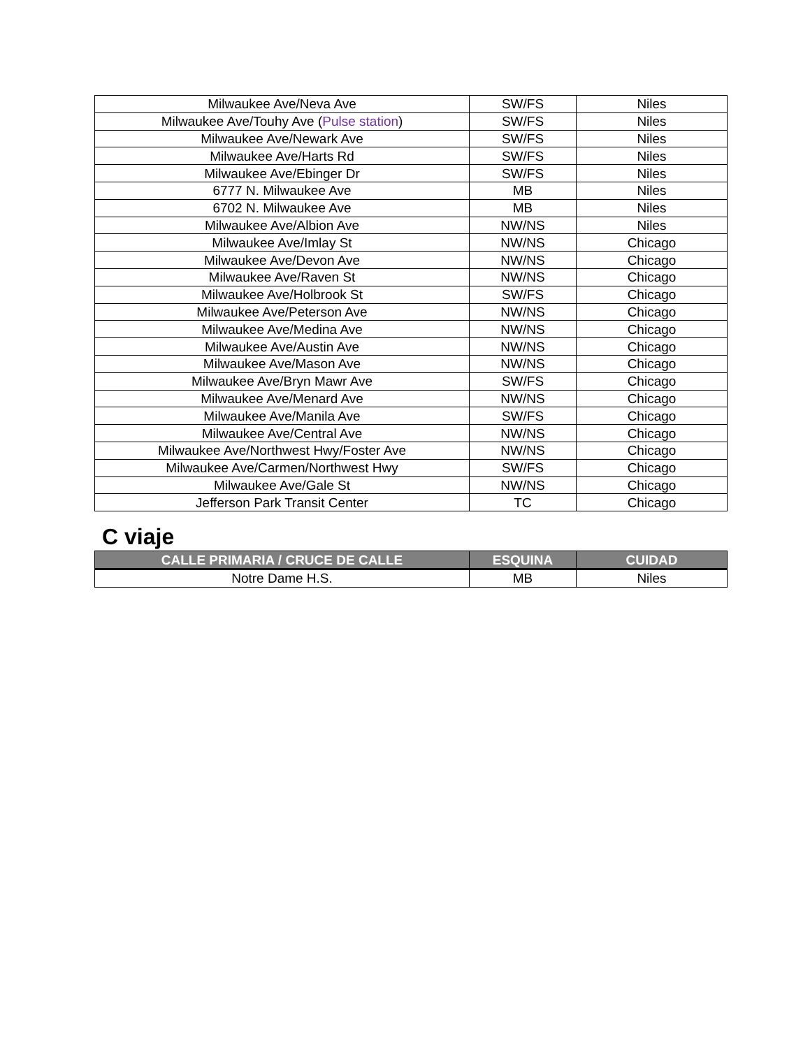| Milwaukee Ave/Neva Ave | SW/FS | Niles |
| Milwaukee Ave/Touhy Ave ( Pulse station ) | SW/FS | Niles |
| Milwaukee Ave/Newark Ave | SW/FS | Niles |
| Milwaukee Ave/Harts Rd | SW/FS | Niles |
| Milwaukee Ave/Ebinger Dr | SW/FS | Niles |
| 6777 N. Milwaukee Ave | MB | Niles |
| 6702 N. Milwaukee Ave | MB | Niles |
| Milwaukee Ave/Albion Ave | NW/NS | Niles |
| Milwaukee Ave/Imlay St | NW/NS | Chicago |
| Milwaukee Ave/Devon Ave | NW/NS | Chicago |
| Milwaukee Ave/Raven St | NW/NS | Chicago |
| Milwaukee Ave/Holbrook St | SW/FS | Chicago |
| Milwaukee Ave/Peterson Ave | NW/NS | Chicago |
| Milwaukee Ave/Medina Ave | NW/NS | Chicago |
| Milwaukee Ave/Austin Ave | NW/NS | Chicago |
| Milwaukee Ave/Mason Ave | NW/NS | Chicago |
| Milwaukee Ave/Bryn Mawr Ave | SW/FS | Chicago |
| Milwaukee Ave/Menard Ave | NW/NS | Chicago |
| Milwaukee Ave/Manila Ave | SW/FS | Chicago |
| Milwaukee Ave/Central Ave | NW/NS | Chicago |
| Milwaukee Ave/Northwest Hwy/Foster Ave | NW/NS | Chicago |
| Milwaukee Ave/Carmen/Northwest Hwy | SW/FS | Chicago |
| Milwaukee Ave/Gale St | NW/NS | Chicago |
| Jefferson Park Transit Center | TC | Chicago |
C viaje
| CALLE PRIMARIA / CRUCE DE CALLE | ESQUINA | CUIDAD |
| --- | --- | --- |
| Notre Dame H.S. | MB | Niles |